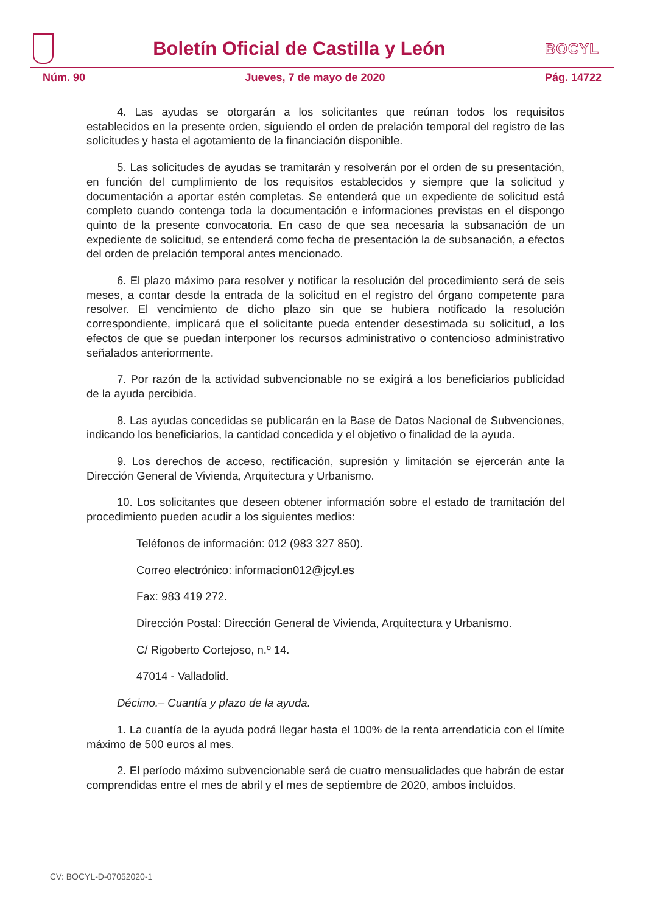Boletín Oficial de Castilla y León
BOCYL
Núm. 90 Jueves, 7 de mayo de 2020 Pág. 14722
4. Las ayudas se otorgarán a los solicitantes que reúnan todos los requisitos establecidos en la presente orden, siguiendo el orden de prelación temporal del registro de las solicitudes y hasta el agotamiento de la financiación disponible.
5. Las solicitudes de ayudas se tramitarán y resolverán por el orden de su presentación, en función del cumplimiento de los requisitos establecidos y siempre que la solicitud y documentación a aportar estén completas. Se entenderá que un expediente de solicitud está completo cuando contenga toda la documentación e informaciones previstas en el dispongo quinto de la presente convocatoria. En caso de que sea necesaria la subsanación de un expediente de solicitud, se entenderá como fecha de presentación la de subsanación, a efectos del orden de prelación temporal antes mencionado.
6. El plazo máximo para resolver y notificar la resolución del procedimiento será de seis meses, a contar desde la entrada de la solicitud en el registro del órgano competente para resolver. El vencimiento de dicho plazo sin que se hubiera notificado la resolución correspondiente, implicará que el solicitante pueda entender desestimada su solicitud, a los efectos de que se puedan interponer los recursos administrativo o contencioso administrativo señalados anteriormente.
7. Por razón de la actividad subvencionable no se exigirá a los beneficiarios publicidad de la ayuda percibida.
8. Las ayudas concedidas se publicarán en la Base de Datos Nacional de Subvenciones, indicando los beneficiarios, la cantidad concedida y el objetivo o finalidad de la ayuda.
9. Los derechos de acceso, rectificación, supresión y limitación se ejercerán ante la Dirección General de Vivienda, Arquitectura y Urbanismo.
10. Los solicitantes que deseen obtener información sobre el estado de tramitación del procedimiento pueden acudir a los siguientes medios:
Teléfonos de información: 012 (983 327 850).
Correo electrónico: informacion012@jcyl.es
Fax: 983 419 272.
Dirección Postal: Dirección General de Vivienda, Arquitectura y Urbanismo.
C/ Rigoberto Cortejoso, n.º 14.
47014 - Valladolid.
Décimo.– Cuantía y plazo de la ayuda.
1. La cuantía de la ayuda podrá llegar hasta el 100% de la renta arrendaticia con el límite máximo de 500 euros al mes.
2. El período máximo subvencionable será de cuatro mensualidades que habrán de estar comprendidas entre el mes de abril y el mes de septiembre de 2020, ambos incluidos.
CV: BOCYL-D-07052020-1